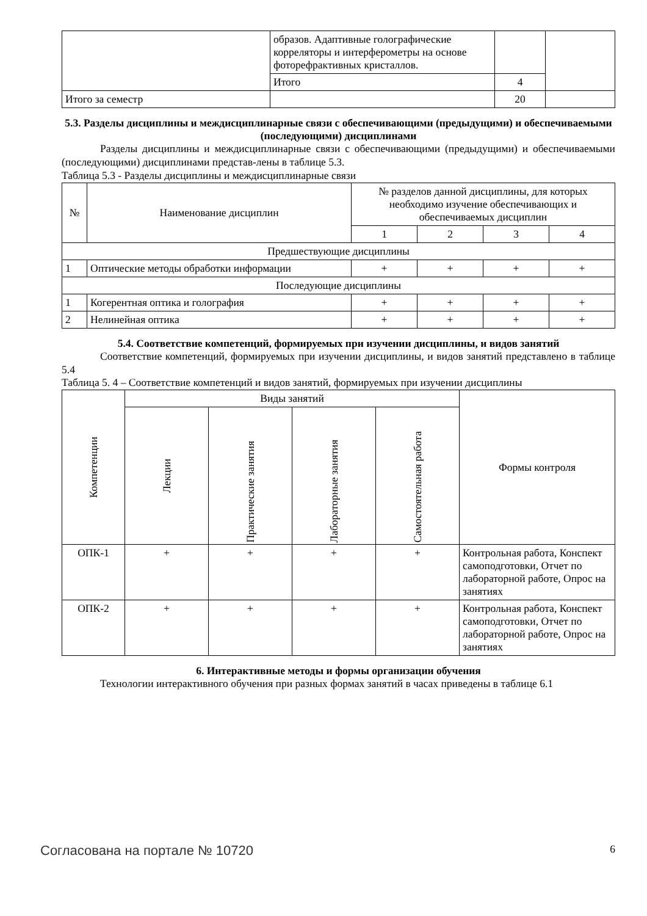| | образов. Адаптивные голографические корреляторы и интерферометры на основе фоторефрактивных кристаллов. | | |
| | Итого | 4 | |
| Итого за семестр | | 20 | |
5.3. Разделы дисциплины и междисциплинарные связи с обеспечивающими (предыдущими) и обеспечиваемыми (последующими) дисциплинами
Разделы дисциплины и междисциплинарные связи с обеспечивающими (предыдущими) и обеспечиваемыми (последующими) дисциплинами представ-лены в таблице 5.3.
Таблица 5.3 - Разделы дисциплины и междисциплинарные связи
| № | Наименование дисциплин | № разделов данной дисциплины, для которых необходимо изучение обеспечивающих и обеспечиваемых дисциплин | | | |
| --- | --- | --- | --- | --- | --- |
| | | 1 | 2 | 3 | 4 |
| Предшествующие дисциплины | | | | | |
| 1 | Оптические методы обработки информации | + | + | + | + |
| Последующие дисциплины | | | | | |
| 1 | Когерентная оптика и голография | + | + | + | + |
| 2 | Нелинейная оптика | + | + | + | + |
5.4. Соответствие компетенций, формируемых при изучении дисциплины, и видов занятий
Соответствие компетенций, формируемых при изучении дисциплины, и видов занятий представлено в таблице 5.4
Таблица 5. 4 – Соответствие компетенций и видов занятий, формируемых при изучении дисциплины
| Компетенции | Виды занятий | | | | Формы контроля |
| --- | --- | --- | --- | --- | --- |
| | Лекции | Практические занятия | Лабораторные занятия | Самостоятельная работа | |
| ОПК-1 | + | + | + | + | Контрольная работа, Конспект самоподготовки, Отчет по лабораторной работе, Опрос на занятиях |
| ОПК-2 | + | + | + | + | Контрольная работа, Конспект самоподготовки, Отчет по лабораторной работе, Опрос на занятиях |
6. Интерактивные методы и формы организации обучения
Технологии интерактивного обучения при разных формах занятий в часах приведены в таблице 6.1
Согласована на портале № 10720 6